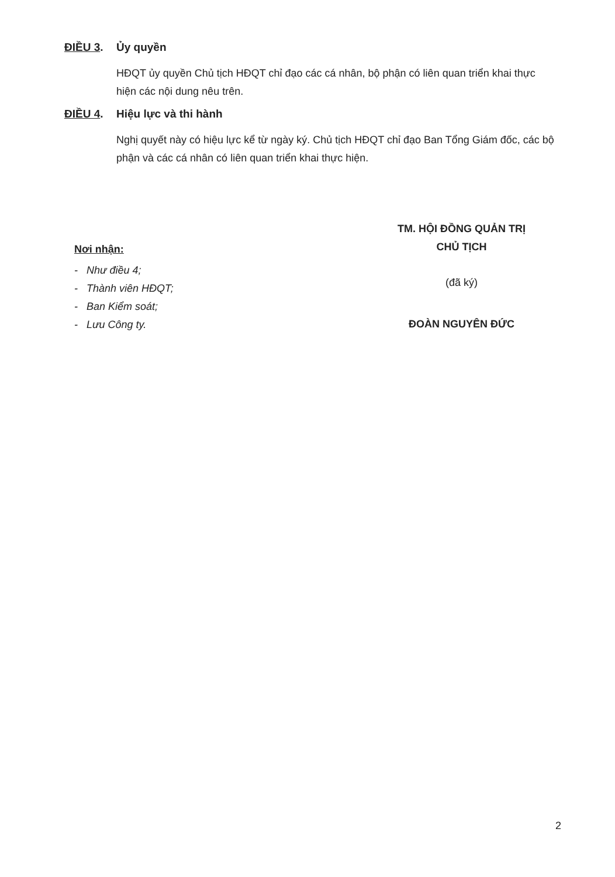ĐIỀU 3. Ủy quyền
HĐQT ủy quyền Chủ tịch HĐQT chỉ đạo các cá nhân, bộ phận có liên quan triển khai thực hiện các nội dung nêu trên.
ĐIỀU 4. Hiệu lực và thi hành
Nghị quyết này có hiệu lực kể từ ngày ký. Chủ tịch HĐQT chỉ đạo Ban Tổng Giám đốc, các bộ phận và các cá nhân có liên quan triển khai thực hiện.
Nơi nhận:
- Như điều 4;
- Thành viên HĐQT;
- Ban Kiểm soát;
- Lưu Công ty.
TM. HỘI ĐỒNG QUẢN TRỊ
CHỦ TỊCH
(đã ký)
ĐOÀN NGUYÊN ĐỨC
2